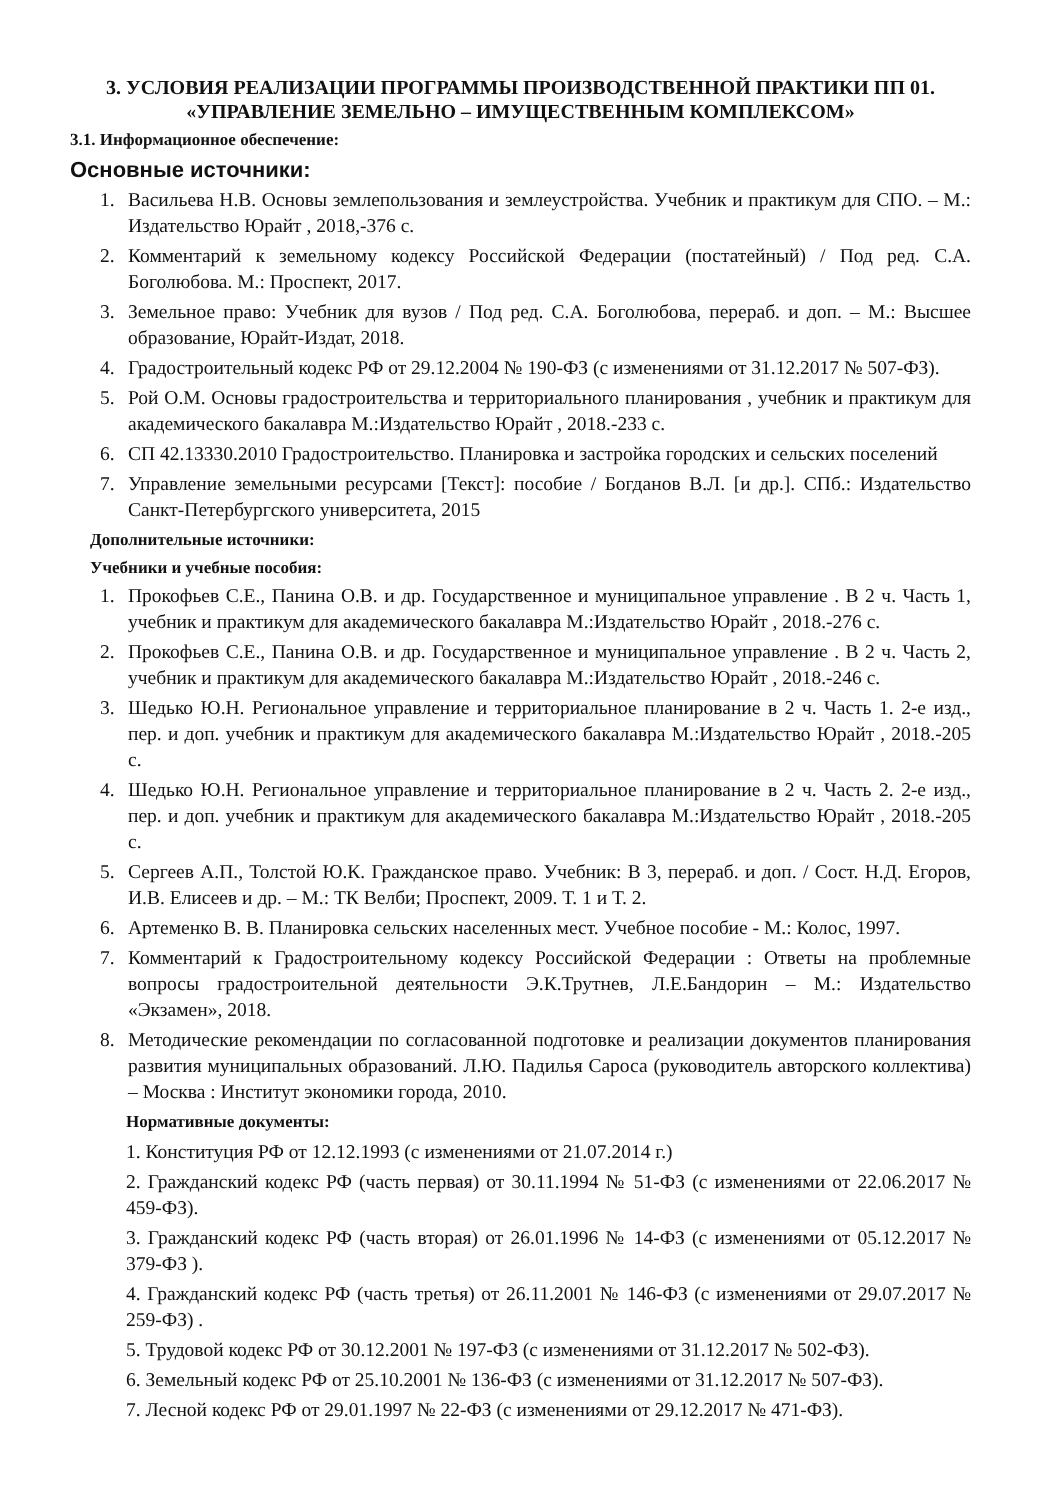3. УСЛОВИЯ РЕАЛИЗАЦИИ ПРОГРАММЫ ПРОИЗВОДСТВЕННОЙ ПРАКТИКИ ПП 01.
«УПРАВЛЕНИЕ ЗЕМЕЛЬНО – ИМУЩЕСТВЕННЫМ КОМПЛЕКСОМ»
3.1. Информационное обеспечение:
Основные источники:
1. Васильева Н.В. Основы землепользования и землеустройства. Учебник и практикум для СПО. – М.: Издательство Юрайт , 2018,-376 с.
2. Комментарий к земельному кодексу Российской Федерации (постатейный) / Под ред. С.А. Боголюбова. М.: Проспект, 2017.
3. Земельное право: Учебник для вузов / Под ред. С.А. Боголюбова, перераб. и доп. – М.: Высшее образование, Юрайт-Издат, 2018.
4. Градостроительный кодекс РФ от 29.12.2004 № 190-ФЗ (с изменениями от 31.12.2017 № 507-ФЗ).
5. Рой О.М. Основы градостроительства и территориального планирования , учебник и практикум для академического бакалавра М.:Издательство Юрайт , 2018.-233 с.
6. СП 42.13330.2010 Градостроительство. Планировка и застройка городских и сельских поселений
7. Управление земельными ресурсами [Текст]: пособие / Богданов В.Л. [и др.]. СПб.: Издательство Санкт-Петербургского университета, 2015
Дополнительные источники:
Учебники и учебные пособия:
1. Прокофьев С.Е., Панина О.В. и др. Государственное и муниципальное управление . В 2 ч. Часть 1, учебник и практикум для академического бакалавра М.:Издательство Юрайт , 2018.-276 с.
2. Прокофьев С.Е., Панина О.В. и др. Государственное и муниципальное управление . В 2 ч. Часть 2, учебник и практикум для академического бакалавра М.:Издательство Юрайт , 2018.-246 с.
3. Шедько Ю.Н. Региональное управление и территориальное планирование в 2 ч. Часть 1. 2-е изд., пер. и доп. учебник и практикум для академического бакалавра М.:Издательство Юрайт , 2018.-205 с.
4. Шедько Ю.Н. Региональное управление и территориальное планирование в 2 ч. Часть 2. 2-е изд., пер. и доп. учебник и практикум для академического бакалавра М.:Издательство Юрайт , 2018.-205 с.
5. Сергеев А.П., Толстой Ю.К. Гражданское право. Учебник: В 3, перераб. и доп. / Сост. Н.Д. Егоров, И.В. Елисеев и др. – М.: ТК Велби; Проспект, 2009. Т. 1 и Т. 2.
6. Артеменко В. В. Планировка сельских населенных мест. Учебное пособие - М.: Колос, 1997.
7. Комментарий к Градостроительному кодексу Российской Федерации : Ответы на проблемные вопросы градостроительной деятельности Э.К.Трутнев, Л.Е.Бандорин – М.: Издательство «Экзамен», 2018.
8. Методические рекомендации по согласованной подготовке и реализации документов планирования развития муниципальных образований. Л.Ю. Падилья Сароса (руководитель авторского коллектива) – Москва : Институт экономики города, 2010.
Нормативные документы:
1. Конституция РФ от 12.12.1993 (с изменениями от 21.07.2014 г.)
2. Гражданский кодекс РФ (часть первая) от 30.11.1994 № 51-ФЗ (с изменениями от 22.06.2017 № 459-ФЗ).
3. Гражданский кодекс РФ (часть вторая) от 26.01.1996 № 14-ФЗ (с изменениями от 05.12.2017 № 379-ФЗ ).
4. Гражданский кодекс РФ (часть третья) от 26.11.2001 № 146-ФЗ (с изменениями от 29.07.2017 № 259-ФЗ) .
5. Трудовой кодекс РФ от 30.12.2001 № 197-ФЗ (с изменениями от 31.12.2017 № 502-ФЗ).
6. Земельный кодекс РФ от 25.10.2001 № 136-ФЗ (с изменениями от 31.12.2017 № 507-ФЗ).
7. Лесной кодекс РФ от 29.01.1997 № 22-ФЗ (с изменениями от 29.12.2017 № 471-ФЗ).